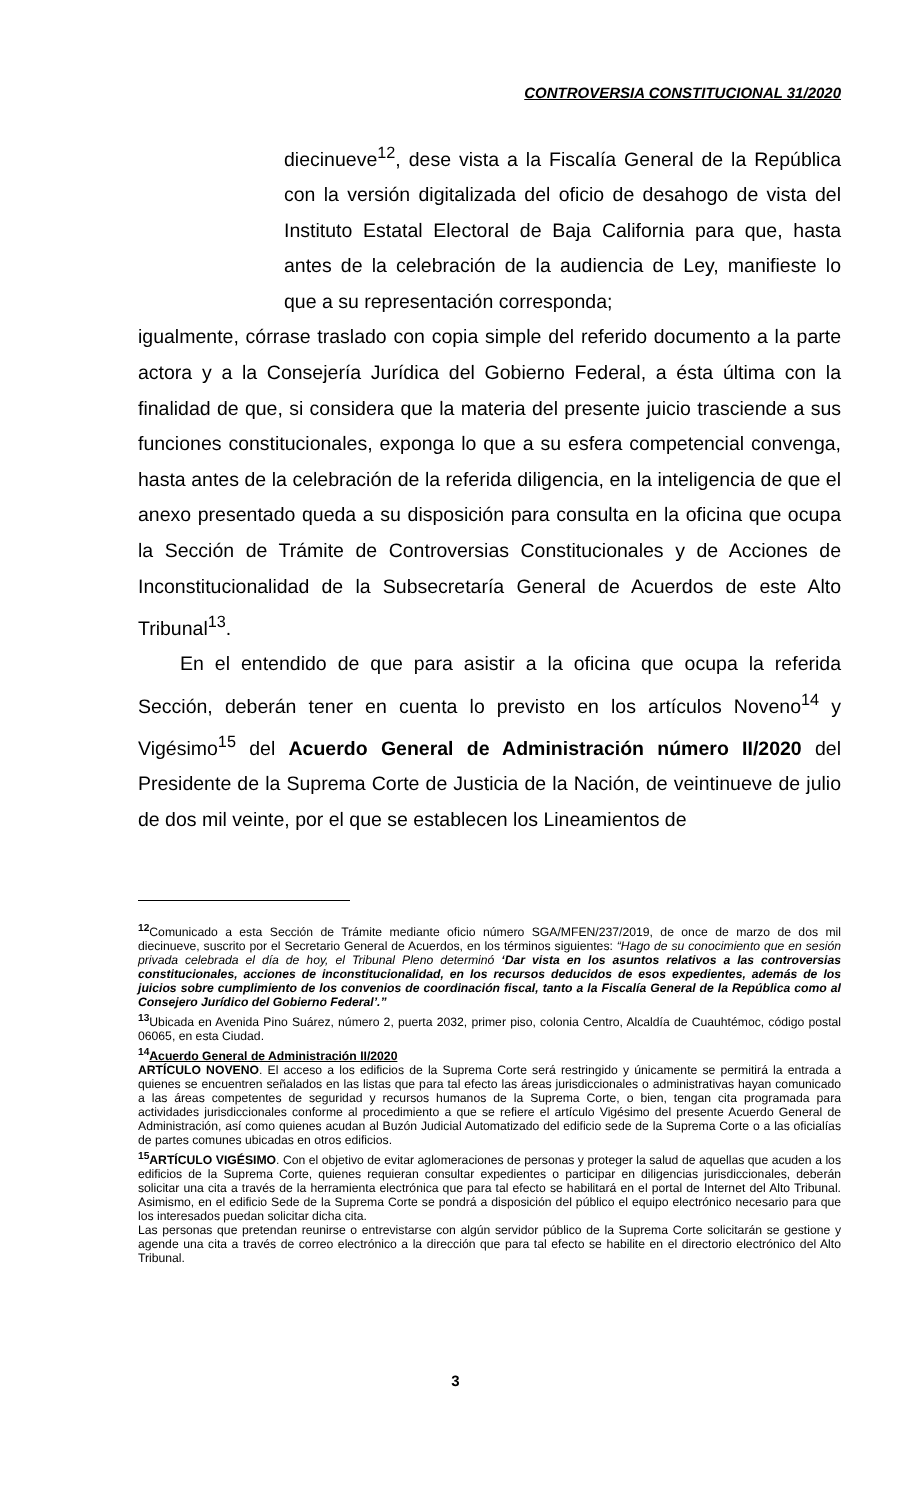CONTROVERSIA CONSTITUCIONAL 31/2020
diecinueve<sup>12</sup>, dese vista a la Fiscalía General de la República con la versión digitalizada del oficio de desahogo de vista del Instituto Estatal Electoral de Baja California para que, hasta antes de la celebración de la audiencia de Ley, manifieste lo que a su representación corresponda;
igualmente, córrase traslado con copia simple del referido documento a la parte actora y a la Consejería Jurídica del Gobierno Federal, a ésta última con la finalidad de que, si considera que la materia del presente juicio trasciende a sus funciones constitucionales, exponga lo que a su esfera competencial convenga, hasta antes de la celebración de la referida diligencia, en la inteligencia de que el anexo presentado queda a su disposición para consulta en la oficina que ocupa la Sección de Trámite de Controversias Constitucionales y de Acciones de Inconstitucionalidad de la Subsecretaría General de Acuerdos de este Alto Tribunal<sup>13</sup>.
En el entendido de que para asistir a la oficina que ocupa la referida Sección, deberán tener en cuenta lo previsto en los artículos Noveno<sup>14</sup> y Vigésimo<sup>15</sup> del Acuerdo General de Administración número II/2020 del Presidente de la Suprema Corte de Justicia de la Nación, de veintinueve de julio de dos mil veinte, por el que se establecen los Lineamientos de
<sup>12</sup> Comunicado a esta Sección de Trámite mediante oficio número SGA/MFEN/237/2019, de once de marzo de dos mil diecinueve, suscrito por el Secretario General de Acuerdos, en los términos siguientes: “Hago de su conocimiento que en sesión privada celebrada el día de hoy, el Tribunal Pleno determinó ‘Dar vista en los asuntos relativos a las controversias constitucionales, acciones de inconstitucionalidad, en los recursos deducidos de esos expedientes, además de los juicios sobre cumplimiento de los convenios de coordinación fiscal, tanto a la Fiscalía General de la República como al Consejero Jurídico del Gobierno Federal’.”
<sup>13</sup> Ubicada en Avenida Pino Suárez, número 2, puerta 2032, primer piso, colonia Centro, Alcaldía de Cuauhtémoc, código postal 06065, en esta Ciudad.
<sup>14</sup> Acuerdo General de Administración II/2020
ARTÍCULO NOVENO. El acceso a los edificios de la Suprema Corte será restringido y únicamente se permitirá la entrada a quienes se encuentren señalados en las listas que para tal efecto las áreas jurisdiccionales o administrativas hayan comunicado a las áreas competentes de seguridad y recursos humanos de la Suprema Corte, o bien, tengan cita programada para actividades jurisdiccionales conforme al procedimiento a que se refiere el artículo Vigésimo del presente Acuerdo General de Administración, así como quienes acudan al Buzón Judicial Automatizado del edificio sede de la Suprema Corte o a las oficialías de partes comunes ubicadas en otros edificios.
<sup>15</sup> ARTÍCULO VIGÉSIMO. Con el objetivo de evitar aglomeraciones de personas y proteger la salud de aquellas que acuden a los edificios de la Suprema Corte, quienes requieran consultar expedientes o participar en diligencias jurisdiccionales, deberán solicitar una cita a través de la herramienta electrónica que para tal efecto se habilitará en el portal de Internet del Alto Tribunal. Asimismo, en el edificio Sede de la Suprema Corte se pondrá a disposición del público el equipo electrónico necesario para que los interesados puedan solicitar dicha cita.
Las personas que pretendan reunirse o entrevistarse con algún servidor público de la Suprema Corte solicitarán se gestione y agende una cita a través de correo electrónico a la dirección que para tal efecto se habilite en el directorio electrónico del Alto Tribunal.
3